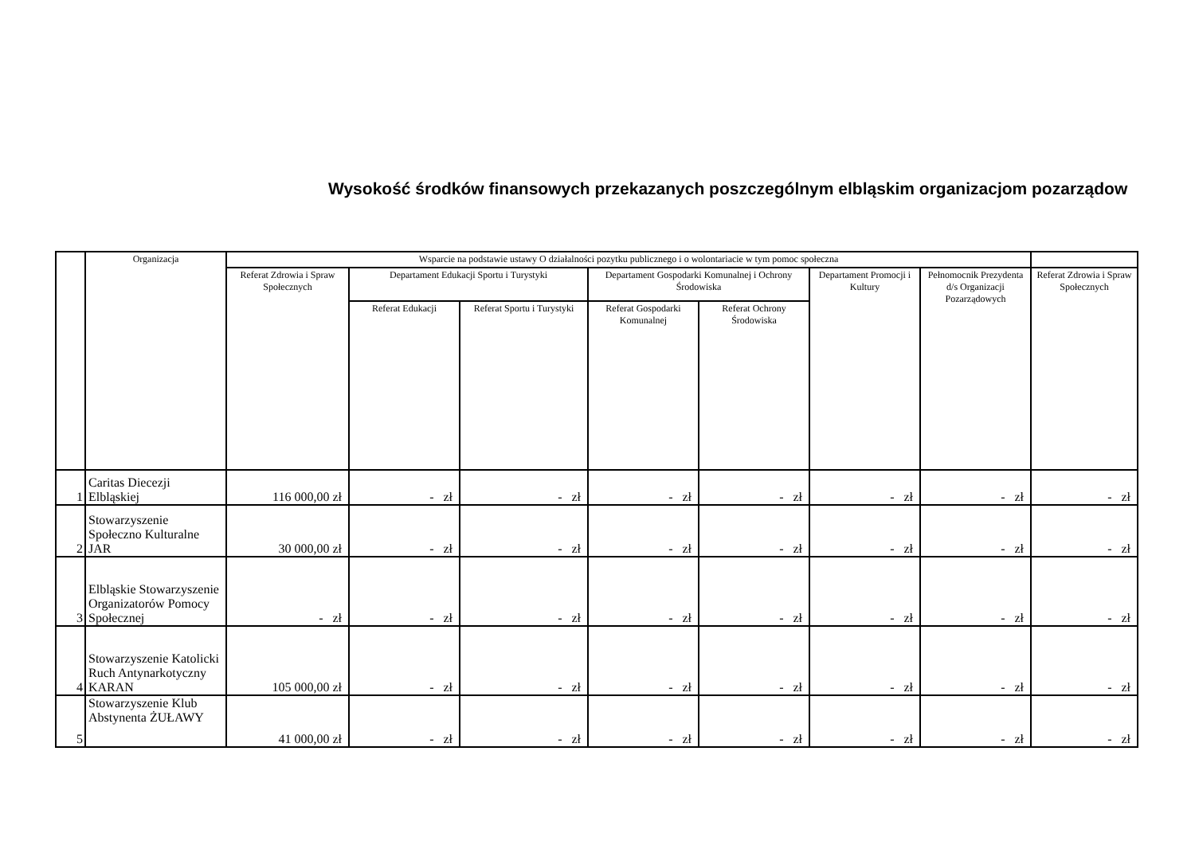Wysokość środków finansowych przekazanych poszczególnym elbląskim organizacjom pozarządow
| | Organizacja | Wsparcie na podstawie ustawy O działalności pozytku publicznego i o wolontariacie w tym pomoc społeczna | | | | | | | |
| --- | --- | --- | --- | --- | --- | --- | --- | --- | --- |
| | | Referat Zdrowia i Spraw Społecznych | Departament Edukacji Sportu i Turystyki | | Departament Gospodarki Komunalnej i Ochrony Środowiska | | Departament Promocji i Kultury | Pełnomocnik Prezydenta d/s Organizacji Pozarządowych | Referat Zdrowia i Spraw Społecznych |
| | | | Referat Edukacji | Referat Sportu i Turystyki | Referat Gospodarki Komunalnej | Referat Ochrony Środowiska | | | |
| 1 | Caritas Diecezji Elbląskiej | 116 000,00 zł | - zł | - zł | - zł | - zł | - zł | - zł | - zł |
| 2 | Stowarzyszenie Społeczno Kulturalne JAR | 30 000,00 zł | - zł | - zł | - zł | - zł | - zł | - zł | - zł |
| 3 | Elbląskie Stowarzyszenie Organizatorów Pomocy Społecznej | - zł | - zł | - zł | - zł | - zł | - zł | - zł | - zł |
| 4 | Stowarzyszenie Katolicki Ruch Antynarkotyczny KARAN | 105 000,00 zł | - zł | - zł | - zł | - zł | - zł | - zł | - zł |
| 5 | Stowarzyszenie Klub Abstynenta ŻUŁAWY | 41 000,00 zł | - zł | - zł | - zł | - zł | - zł | - zł | - zł |